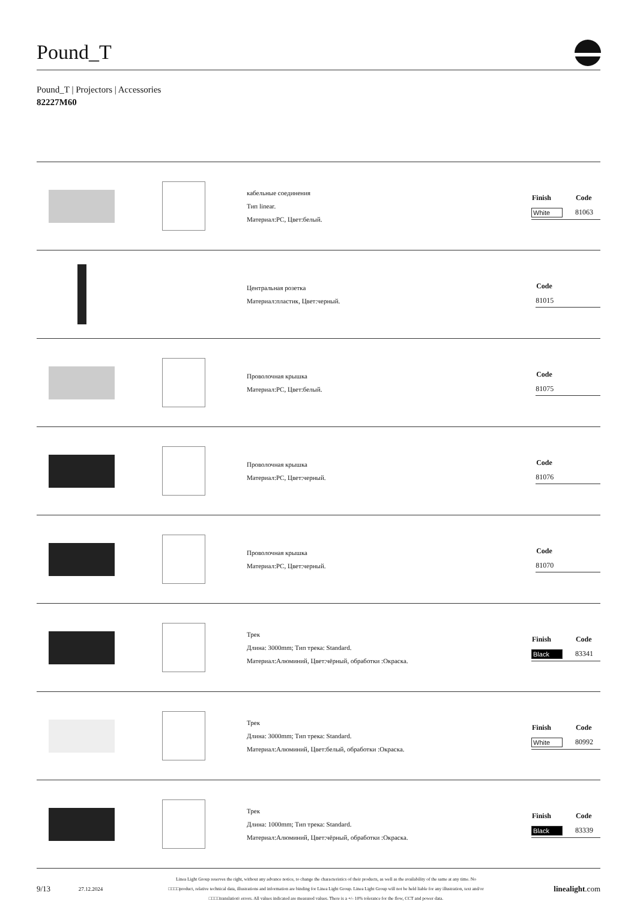Pound_T
Pound_T | Projectors | Accessories
82227M60
кабельные соединения
Тип linear.
Материал:PC, Цвет:белый.
| Finish | Code |
| --- | --- |
| White | 81063 |
Центральная розетка
Материал:пластик, Цвет:черный.
| | Code |
| --- | --- |
| | 81015 |
Проволочная крышка
Материал:PC, Цвет:белый.
| | Code |
| --- | --- |
| | 81075 |
Проволочная крышка
Материал:PC, Цвет:черный.
| | Code |
| --- | --- |
| | 81076 |
Проволочная крышка
Материал:PC, Цвет:черный.
| | Code |
| --- | --- |
| | 81070 |
Трек
Длина: 3000mm; Тип трека: Standard.
Материал:Алюминий, Цвет:чёрный, обработки :Окраска.
| Finish | Code |
| --- | --- |
| Black | 83341 |
Трек
Длина: 3000mm; Тип трека: Standard.
Материал:Алюминий, Цвет:белый, обработки :Окраска.
| Finish | Code |
| --- | --- |
| White | 80992 |
Трек
Длина: 1000mm; Тип трека: Standard.
Материал:Алюминий, Цвет:чёрный, обработки :Окраска.
| Finish | Code |
| --- | --- |
| Black | 83339 |
9/13 27.12.2024 Linea Light Group reserves the right, without any advance notice, to change the characteristics of their products, as well as the availability of the same at any time. No
□□□□product, relative technical data, illustrations and information are binding for Linea Light Group. Linea Light Group will not be held liable for any illustration, text and/or
□□□□translation\ errors. All values indicated are measured values. There is a +/- 10% tolerance for the flow, CCT and power data. linealight.com